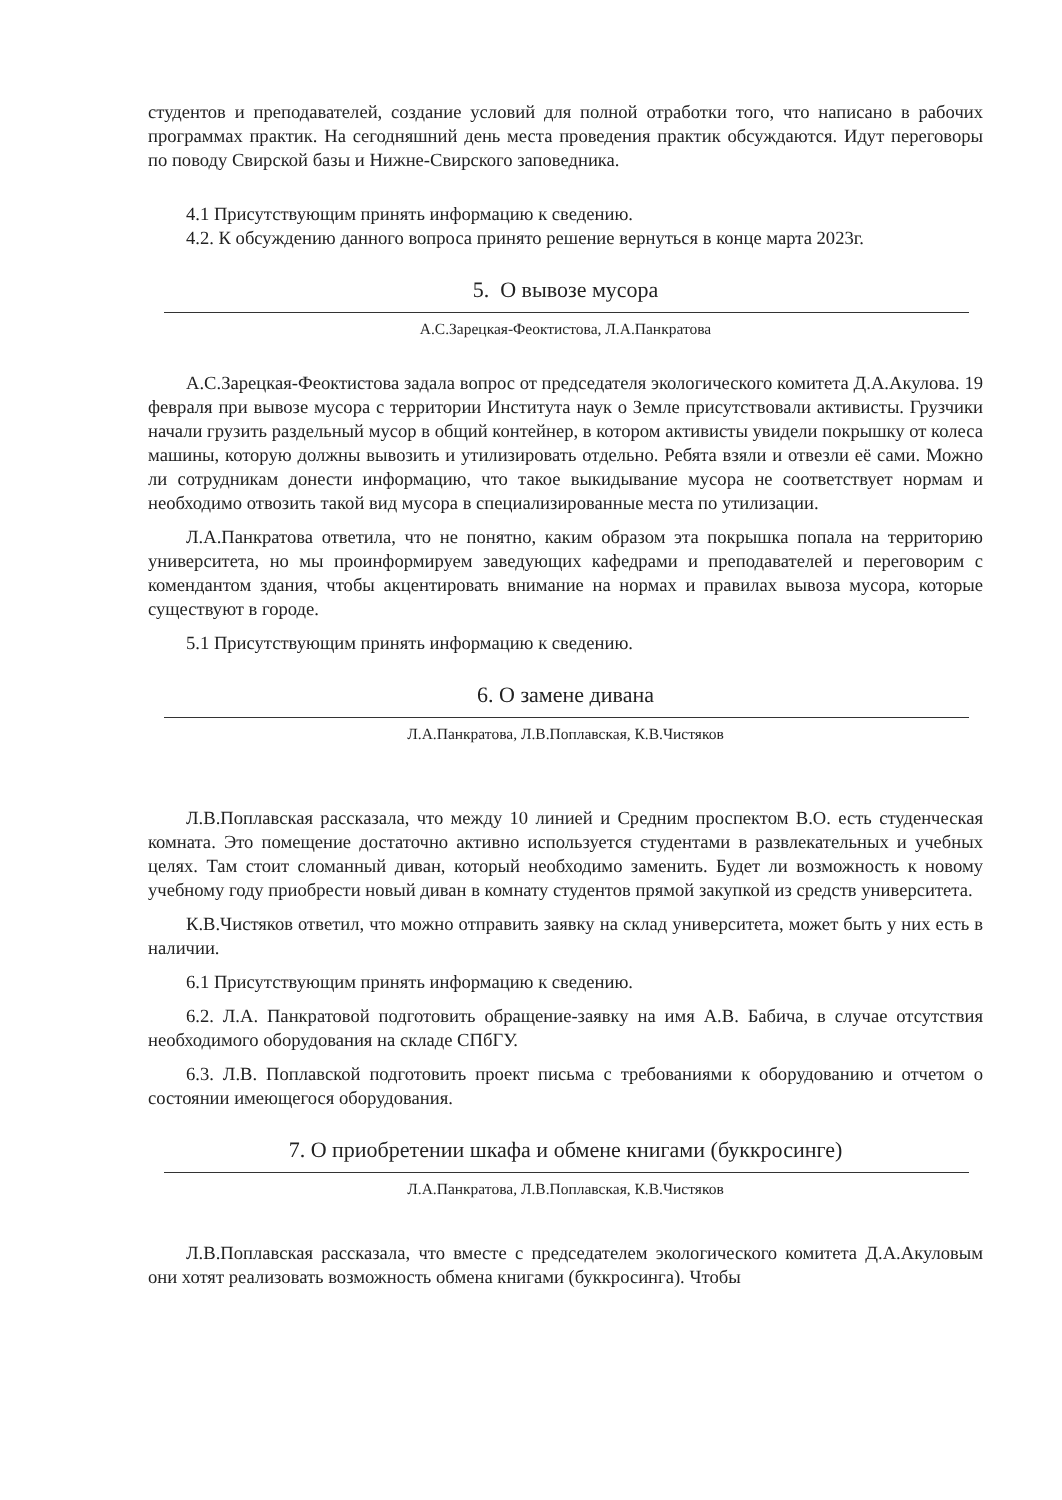студентов и преподавателей, создание условий для полной отработки того, что написано в рабочих программах практик. На сегодняшний день места проведения практик обсуждаются. Идут переговоры по поводу Свирской базы и Нижне-Свирского заповедника.
4.1 Присутствующим принять информацию к сведению.
4.2. К обсуждению данного вопроса принято решение вернуться в конце марта 2023г.
5. О вывозе мусора
А.С.Зарецкая-Феоктистова, Л.А.Панкратова
А.С.Зарецкая-Феоктистова задала вопрос от председателя экологического комитета Д.А.Акулова. 19 февраля при вывозе мусора с территории Института наук о Земле присутствовали активисты. Грузчики начали грузить раздельный мусор в общий контейнер, в котором активисты увидели покрышку от колеса машины, которую должны вывозить и утилизировать отдельно. Ребята взяли и отвезли её сами. Можно ли сотрудникам донести информацию, что такое выкидывание мусора не соответствует нормам и необходимо отвозить такой вид мусора в специализированные места по утилизации.
Л.А.Панкратова ответила, что не понятно, каким образом эта покрышка попала на территорию университета, но мы проинформируем заведующих кафедрами и преподавателей и переговорим с комендантом здания, чтобы акцентировать внимание на нормах и правилах вывоза мусора, которые существуют в городе.
5.1 Присутствующим принять информацию к сведению.
6. О замене дивана
Л.А.Панкратова, Л.В.Поплавская, К.В.Чистяков
Л.В.Поплавская рассказала, что между 10 линией и Средним проспектом В.О. есть студенческая комната. Это помещение достаточно активно используется студентами в развлекательных и учебных целях. Там стоит сломанный диван, который необходимо заменить. Будет ли возможность к новому учебному году приобрести новый диван в комнату студентов прямой закупкой из средств университета.
К.В.Чистяков ответил, что можно отправить заявку на склад университета, может быть у них есть в наличии.
6.1 Присутствующим принять информацию к сведению.
6.2. Л.А. Панкратовой подготовить обращение-заявку на имя А.В. Бабича, в случае отсутствия необходимого оборудования на складе СПбГУ.
6.3. Л.В. Поплавской подготовить проект письма с требованиями к оборудованию и отчетом о состоянии имеющегося оборудования.
7. О приобретении шкафа и обмене книгами (буккросинге)
Л.А.Панкратова, Л.В.Поплавская, К.В.Чистяков
Л.В.Поплавская рассказала, что вместе с председателем экологического комитета Д.А.Акуловым они хотят реализовать возможность обмена книгами (буккросинга). Чтобы